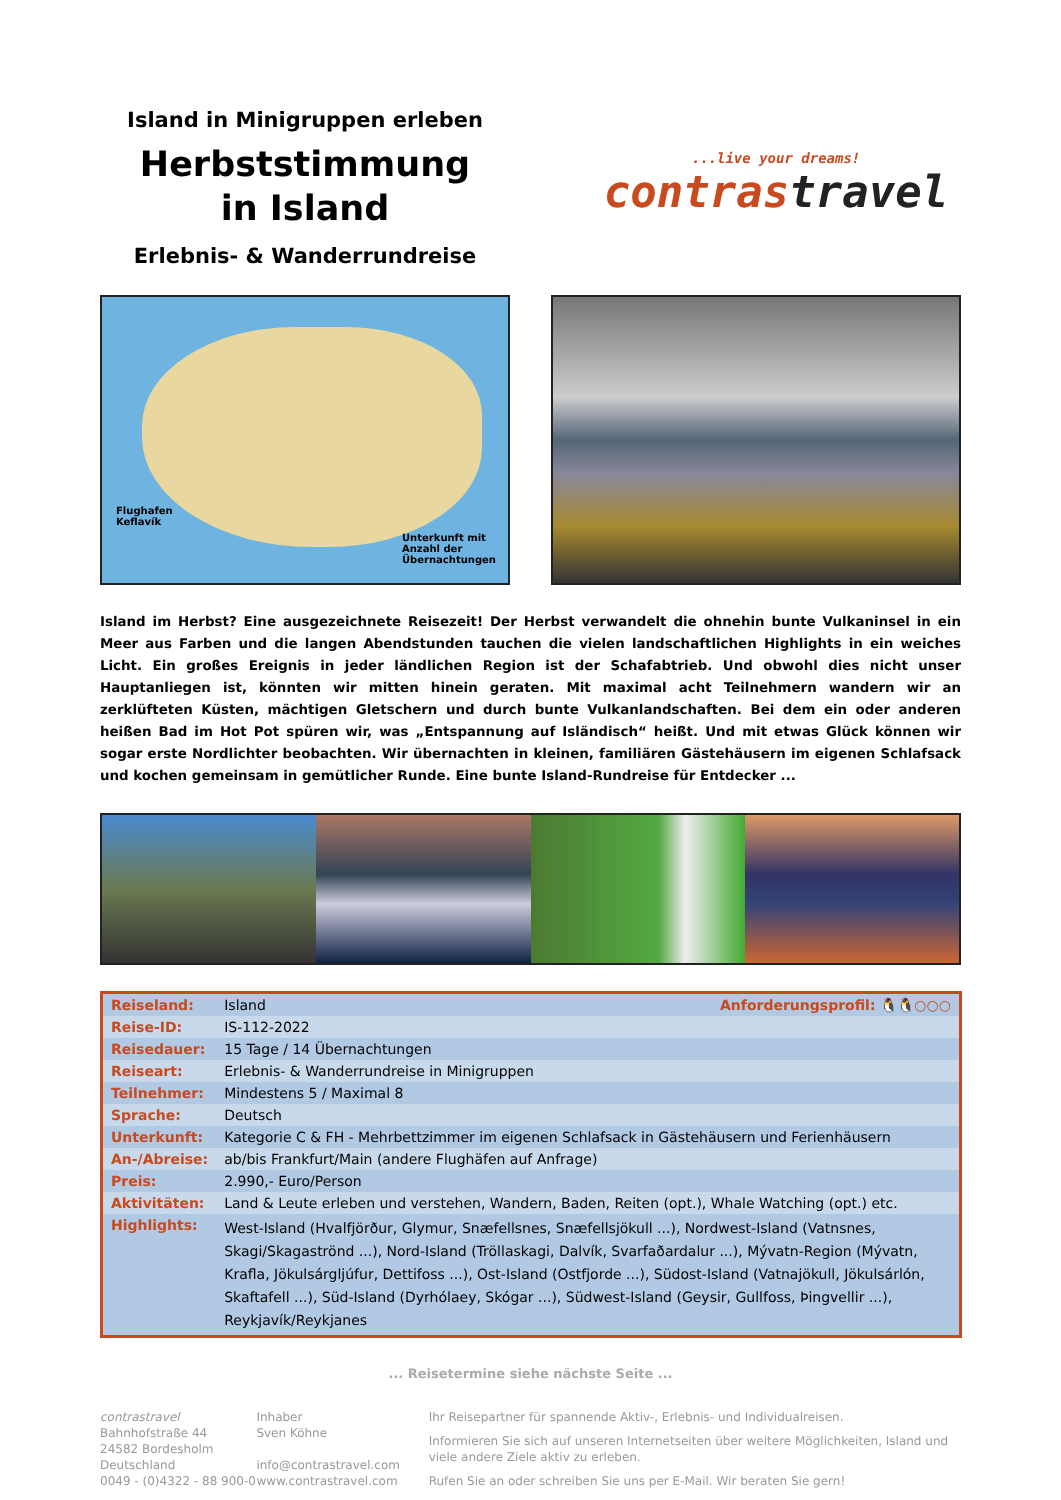Island in Minigruppen erleben
Herbststimmung
in Island
Erlebnis- & Wanderrundreise
...live your dreams!
contrastravel
Flughafen
Keflavík
Unterkunft mit
Anzahl der
Übernachtungen
Island im Herbst? Eine ausgezeichnete Reisezeit! Der Herbst verwandelt die ohnehin bunte Vulkaninsel in ein Meer aus Farben und die langen Abendstunden tauchen die vielen landschaftlichen Highlights in ein weiches Licht. Ein großes Ereignis in jeder ländlichen Region ist der Schafabtrieb. Und obwohl dies nicht unser Hauptanliegen ist, könnten wir mitten hinein geraten. Mit maximal acht Teilnehmern wandern wir an zerklüfteten Küsten, mächtigen Gletschern und durch bunte Vulkanlandschaften. Bei dem ein oder anderen heißen Bad im Hot Pot spüren wir, was „Entspannung auf Isländisch“ heißt. Und mit etwas Glück können wir sogar erste Nordlichter beobachten. Wir übernachten in kleinen, familiären Gästehäusern im eigenen Schlafsack und kochen gemeinsam in gemütlicher Runde. Eine bunte Island-Rundreise für Entdecker ...
| Reiseland: | Island Anforderungsprofil: 🐧🐧○○○ |
| Reise-ID: | IS-112-2022 |
| Reisedauer: | 15 Tage / 14 Übernachtungen |
| Reiseart: | Erlebnis- & Wanderrundreise in Minigruppen |
| Teilnehmer: | Mindestens 5 / Maximal 8 |
| Sprache: | Deutsch |
| Unterkunft: | Kategorie C & FH - Mehrbettzimmer im eigenen Schlafsack in Gästehäusern und Ferienhäusern |
| An-/Abreise: | ab/bis Frankfurt/Main (andere Flughäfen auf Anfrage) |
| Preis: | 2.990,- Euro/Person |
| Aktivitäten: | Land & Leute erleben und verstehen, Wandern, Baden, Reiten (opt.), Whale Watching (opt.) etc. |
| Highlights: | West-Island (Hvalfjörður, Glymur, Snæfellsnes, Snæfellsjökull ...), Nordwest-Island (Vatnsnes, Skagi/Skagaströnd ...), Nord-Island (Tröllaskagi, Dalvík, Svarfaðardalur ...), Mývatn-Region (Mývatn, Krafla, Jökulsárgljúfur, Dettifoss ...), Ost-Island (Ostfjorde ...), Südost-Island (Vatnajökull, Jökulsárlón, Skaftafell ...), Süd-Island (Dyrhólaey, Skógar ...), Südwest-Island (Geysir, Gullfoss, Þingvellir ...), Reykjavík/Reykjanes |
... Reisetermine siehe nächste Seite ...
contrastravel
Bahnhofstraße 44
24582 Bordesholm
Deutschland
0049 - (0)4322 - 88 900-0
Inhaber
Sven Köhne
info@contrastravel.com
www.contrastravel.com
Ihr Reisepartner für spannende Aktiv-, Erlebnis- und Individualreisen.
Informieren Sie sich auf unseren Internetseiten über weitere Möglichkeiten, Island und viele andere Ziele aktiv zu erleben.
Rufen Sie an oder schreiben Sie uns per E-Mail. Wir beraten Sie gern!